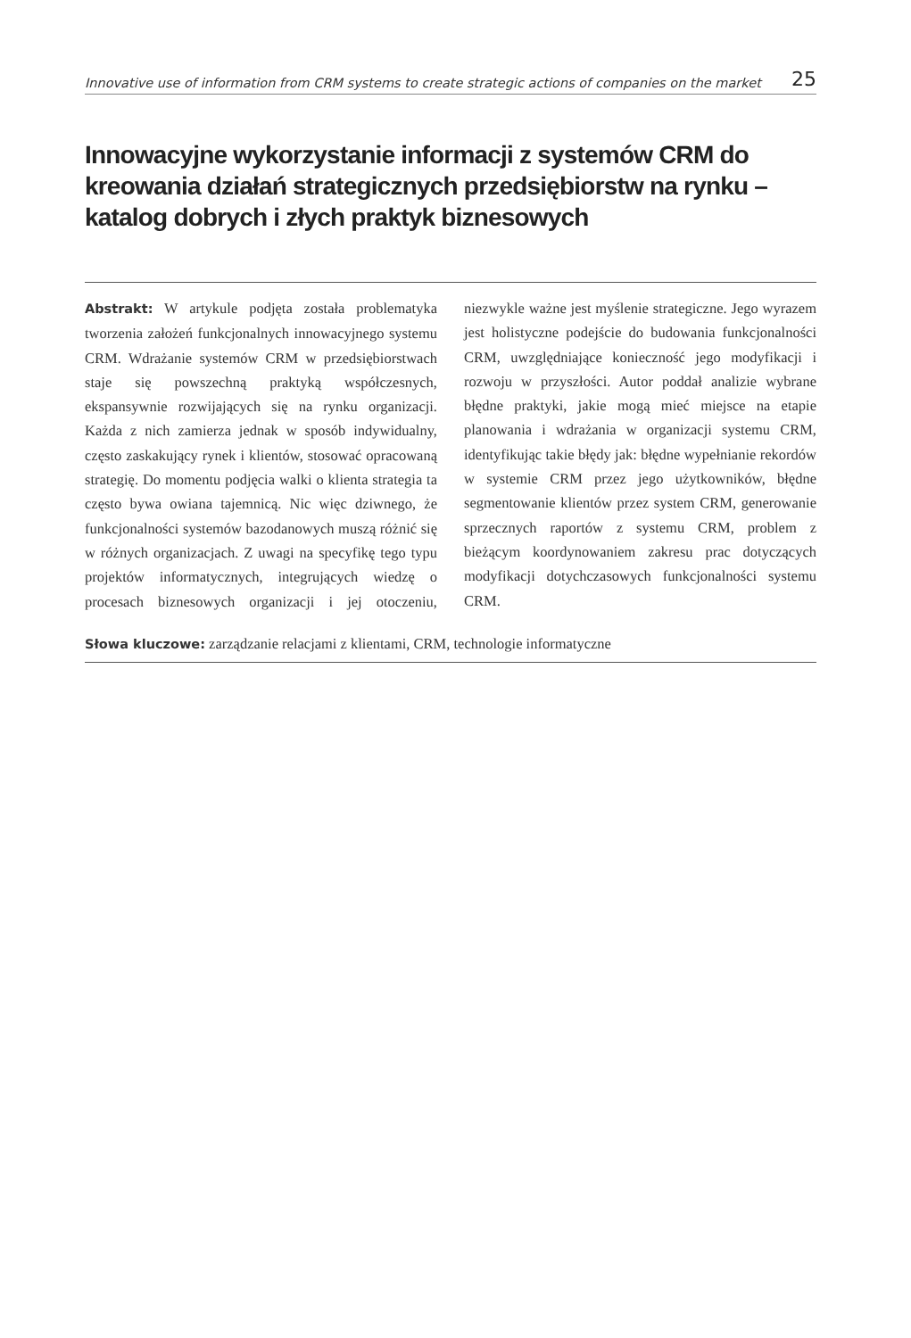Innovative use of information from CRM systems to create strategic actions of companies on the market 25
Innowacyjne wykorzystanie informacji z systemów CRM do kreowania działań strategicznych przedsiębiorstw na rynku – katalog dobrych i złych praktyk biznesowych
Abstrakt: W artykule podjęta została problematyka tworzenia założeń funkcjonalnych innowacyjnego systemu CRM. Wdrażanie systemów CRM w przedsiębiorstwach staje się powszechną praktyką współczesnych, ekspansywnie rozwijających się na rynku organizacji. Każda z nich zamierza jednak w sposób indywidualny, często zaskakujący rynek i klientów, stosować opracowaną strategię. Do momentu podjęcia walki o klienta strategia ta często bywa owiana tajemnicą. Nic więc dziwnego, że funkcjonalności systemów bazodanowych muszą różnić się w różnych organizacjach. Z uwagi na specyfikę tego typu projektów informatycznych, integrujących wiedzę o procesach biznesowych organizacji i jej otoczeniu, niezwykle ważne jest myślenie strategiczne. Jego wyrazem jest holistyczne podejście do budowania funkcjonalności CRM, uwzględniające konieczność jego modyfikacji i rozwoju w przyszłości. Autor poddał analizie wybrane błędne praktyki, jakie mogą mieć miejsce na etapie planowania i wdrażania w organizacji systemu CRM, identyfikując takie błędy jak: błędne wypełnianie rekordów w systemie CRM przez jego użytkowników, błędne segmentowanie klientów przez system CRM, generowanie sprzecznych raportów z systemu CRM, problem z bieżącym koordynowaniem zakresu prac dotyczących modyfikacji dotychczasowych funkcjonalności systemu CRM.
Słowa kluczowe: zarządzanie relacjami z klientami, CRM, technologie informatyczne